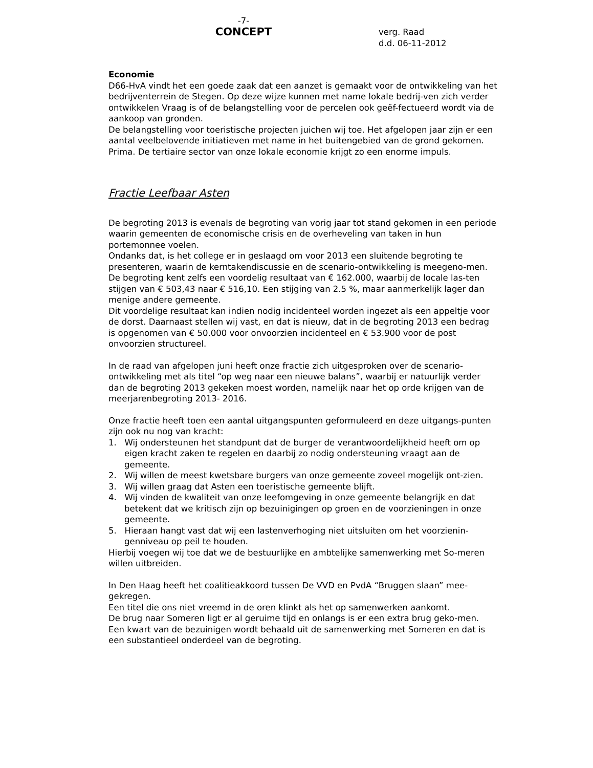-7-
CONCEPT
verg. Raad
d.d. 06-11-2012
Economie
D66-HvA vindt het een goede zaak dat een aanzet is gemaakt voor de ontwikkeling van het bedrijventerrein de Stegen. Op deze wijze kunnen met name lokale bedrij-ven zich verder ontwikkelen Vraag is of de belangstelling voor de percelen ook geëf-fectueerd wordt via de aankoop van gronden.
De belangstelling voor toeristische projecten juichen wij toe. Het afgelopen jaar zijn er een aantal veelbelovende initiatieven met name in het buitengebied van de grond gekomen. Prima. De tertiaire sector van onze lokale economie krijgt zo een enorme impuls.
Fractie Leefbaar Asten
De begroting 2013 is evenals de begroting van vorig jaar tot stand gekomen in een periode waarin gemeenten de economische crisis en de overheveling van taken in hun portemonnee voelen.
Ondanks dat, is het college er in geslaagd om voor 2013 een sluitende begroting te presenteren, waarin de kerntakendiscussie en de scenario-ontwikkeling is meegeno-men.
De begroting kent zelfs een voordelig resultaat van € 162.000, waarbij de locale las-ten stijgen van € 503,43 naar € 516,10. Een stijging van 2.5 %, maar aanmerkelijk lager dan menige andere gemeente.
Dit voordelige resultaat kan indien nodig incidenteel worden ingezet als een appeltje voor de dorst. Daarnaast stellen wij vast, en dat is nieuw, dat in de begroting 2013 een bedrag is opgenomen van € 50.000 voor onvoorzien incidenteel en € 53.900 voor de post onvoorzien structureel.
In de raad van afgelopen juni heeft onze fractie zich uitgesproken over de scenario-ontwikkeling met als titel “op weg naar een nieuwe balans”, waarbij er natuurlijk verder dan de begroting 2013 gekeken moest worden, namelijk naar het op orde krijgen van de meerjarenbegroting 2013- 2016.
Onze fractie heeft toen een aantal uitgangspunten geformuleerd en deze uitgangs-punten zijn ook nu nog van kracht:
1. Wij ondersteunen het standpunt dat de burger de verantwoordelijkheid heeft om op eigen kracht zaken te regelen en daarbij zo nodig ondersteuning vraagt aan de gemeente.
2. Wij willen de meest kwetsbare burgers van onze gemeente zoveel mogelijk ont-zien.
3. Wij willen graag dat Asten een toeristische gemeente blijft.
4. Wij vinden de kwaliteit van onze leefomgeving in onze gemeente belangrijk en dat betekent dat we kritisch zijn op bezuinigingen op groen en de voorzieningen in onze gemeente.
5. Hieraan hangt vast dat wij een lastenverhoging niet uitsluiten om het voorzienin-genniveau op peil te houden.
Hierbij voegen wij toe dat we de bestuurlijke en ambtelijke samenwerking met So-meren willen uitbreiden.
In Den Haag heeft het coalitieakkoord tussen De VVD en PvdA “Bruggen slaan” mee-gekregen.
Een titel die ons niet vreemd in de oren klinkt als het op samenwerken aankomt.
De brug naar Someren ligt er al geruime tijd en onlangs is er een extra brug geko-men.
Een kwart van de bezuinigen wordt behaald uit de samenwerking met Someren en dat is een substantieel onderdeel van de begroting.